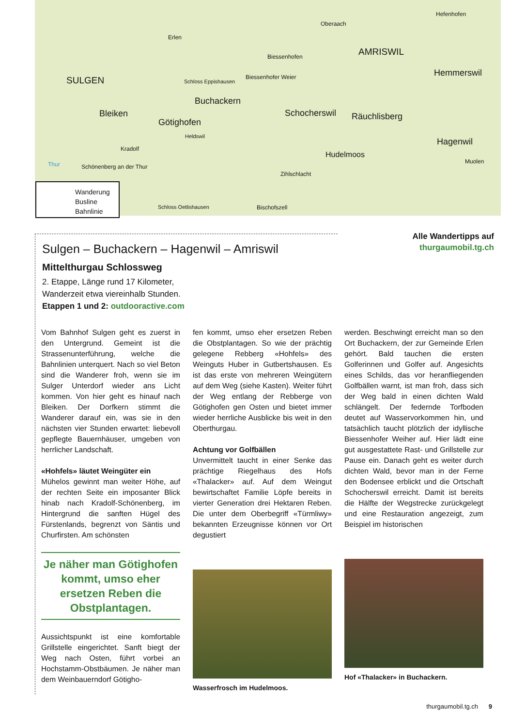SULGEN
Erlen
Oberaach
Hefenhofen
Biessenhofen AMRISWIL
Schloss Eppishausen
Biessenhofer Weier Hemmerswil
Buchackern
Bleiken
Götighofen
Schocherswil Räuchlisberg
Heldswil
Hagenwil
Kradolf
Hudelmoos
Muolen Thur Schönenberg an der Thur
Zihlschlacht
Schloss Oetlishausen Bischofszell
Wanderung
Busline
Bahnlinie
Alle Wandertipps auf
thurgaumobil.tg.ch
Sulgen – Buchackern – Hagenwil – Amriswil
Mittelthurgau Schlossweg
2. Etappe, Länge rund 17 Kilometer,
Wanderzeit etwa viereinhalb Stunden.
Etappen 1 und 2: outdooractive.com
Vom Bahnhof Sulgen geht es zuerst in den Untergrund. Gemeint ist die Strassenunterführung, welche die Bahnlinien unterquert. Nach so viel Beton sind die Wanderer froh, wenn sie im Sulger Unterdorf wieder ans Licht kommen. Von hier geht es hinauf nach Bleiken. Der Dorfkern stimmt die Wanderer darauf ein, was sie in den nächsten vier Stunden erwartet: liebevoll gepflegte Bauernhäuser, umgeben von herrlicher Landschaft.
«Hohfels» läutet Weingüter ein
Mühelos gewinnt man weiter Höhe, auf der rechten Seite ein imposanter Blick hinab nach Kradolf-Schönenberg, im Hintergrund die sanften Hügel des Fürstenlands, begrenzt von Säntis und Churfirsten. Am schönsten
Je näher man Götighofen kommt, umso eher ersetzen Reben die Obstplantagen.
Aussichtspunkt ist eine komfortable Grillstelle eingerichtet. Sanft biegt der Weg nach Osten, führt vorbei an Hochstamm-Obstbäumen. Je näher man dem Weinbauerndorf Götigho-
fen kommt, umso eher ersetzen Reben die Obstplantagen. So wie der prächtig gelegene Rebberg «Hohfels» des Weinguts Huber in Gutbertshausen. Es ist das erste von mehreren Weingütern auf dem Weg (siehe Kasten). Weiter führt der Weg entlang der Rebberge von Götighofen gen Osten und bietet immer wieder herrliche Ausblicke bis weit in den Oberthurgau.
Achtung vor Golfbällen
Unvermittelt taucht in einer Senke das prächtige Riegelhaus des Hofs «Thalacker» auf. Auf dem Weingut bewirtschaftet Familie Löpfe bereits in vierter Generation drei Hektaren Reben. Die unter dem Oberbegriff «Türmliwy» bekannten Erzeugnisse können vor Ort degustiert
Wasserfrosch im Hudelmoos.
werden. Beschwingt erreicht man so den Ort Buchackern, der zur Gemeinde Erlen gehört. Bald tauchen die ersten Golferinnen und Golfer auf. Angesichts eines Schilds, das vor heranfliegenden Golfbällen warnt, ist man froh, dass sich der Weg bald in einen dichten Wald schlängelt. Der federnde Torfboden deutet auf Wasservorkommen hin, und tatsächlich taucht plötzlich der idyllische Biessenhofer Weiher auf. Hier lädt eine gut ausgestattete Rast- und Grillstelle zur Pause ein. Danach geht es weiter durch dichten Wald, bevor man in der Ferne den Bodensee erblickt und die Ortschaft Schocherswil erreicht. Damit ist bereits die Hälfte der Wegstrecke zurückgelegt und eine Restauration angezeigt, zum Beispiel im historischen
Hof «Thalacker» in Buchackern.
thurgaumobil.tg.ch 9